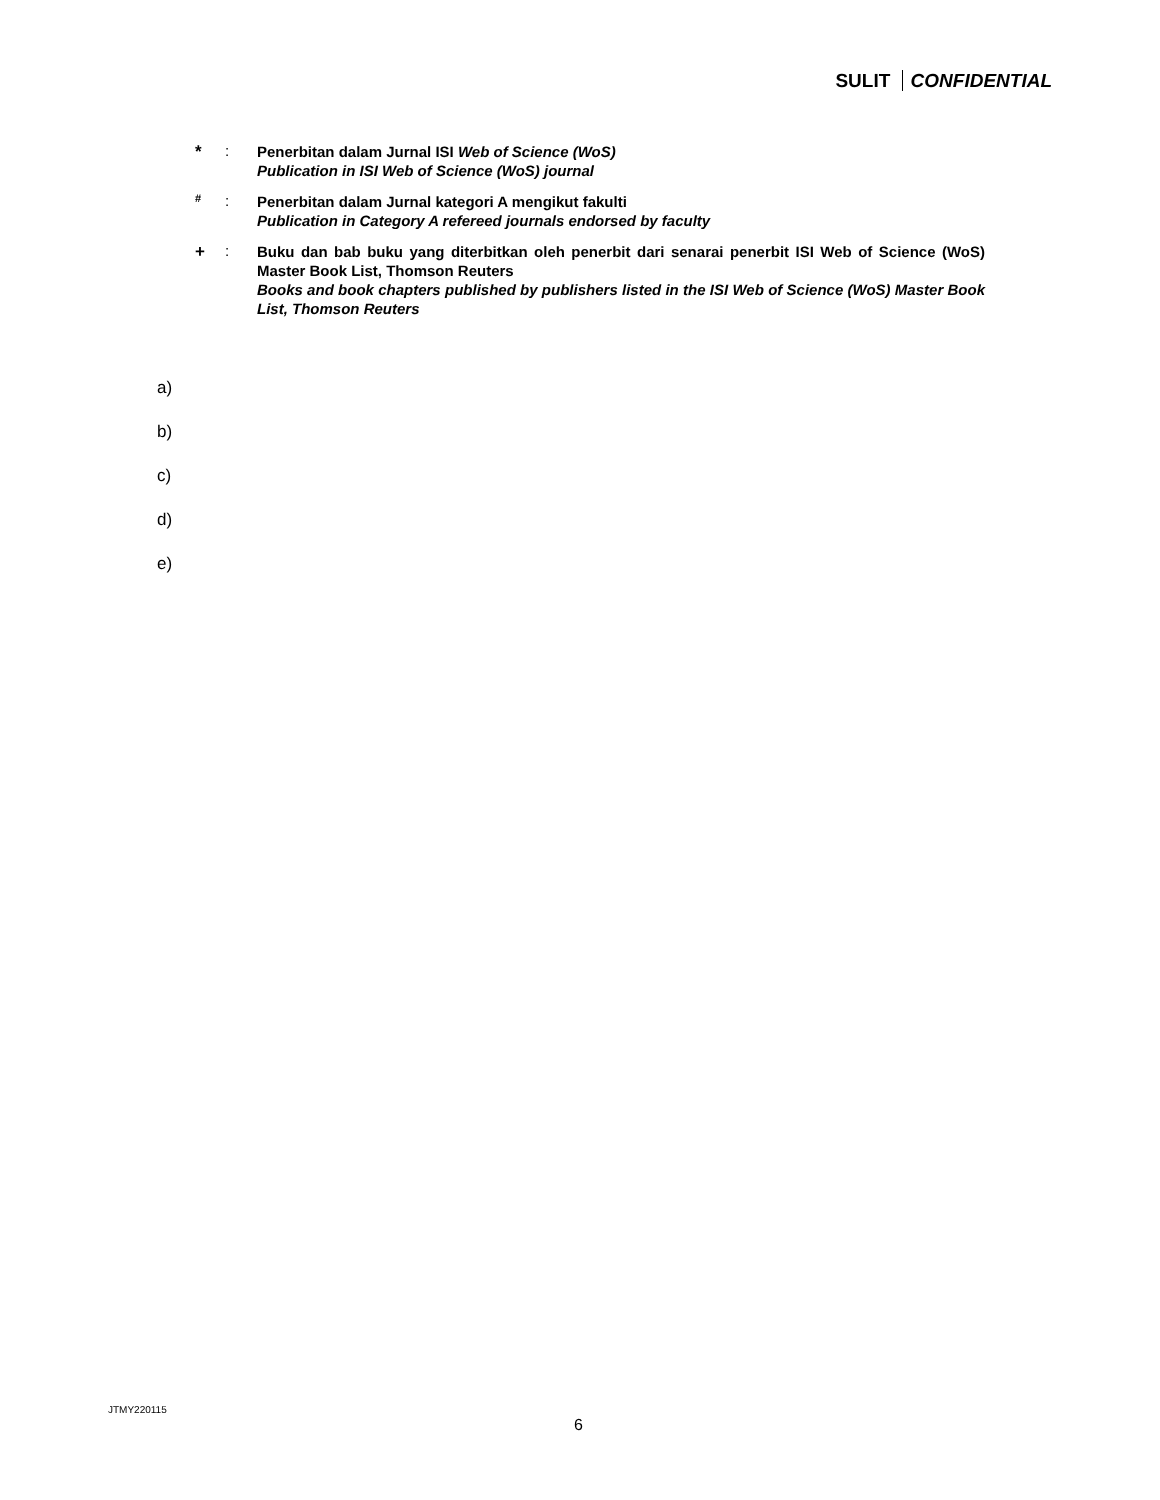SULIT CONFIDENTIAL
* :
Penerbitan dalam Jurnal ISI Web of Science (WoS)
Publication in ISI Web of Science (WoS) journal
<sup>#</sup>
:
Penerbitan dalam Jurnal kategori A mengikut fakulti
Publication in Category A refereed journals endorsed by faculty
+ :
Buku dan bab buku yang diterbitkan oleh penerbit dari senarai penerbit ISI Web of Science (WoS) Master Book List, Thomson Reuters
Books and book chapters published by publishers listed in the ISI Web of Science (WoS) Master Book List, Thomson Reuters
a)
b)
c)
d)
e)
JTMY220115
6